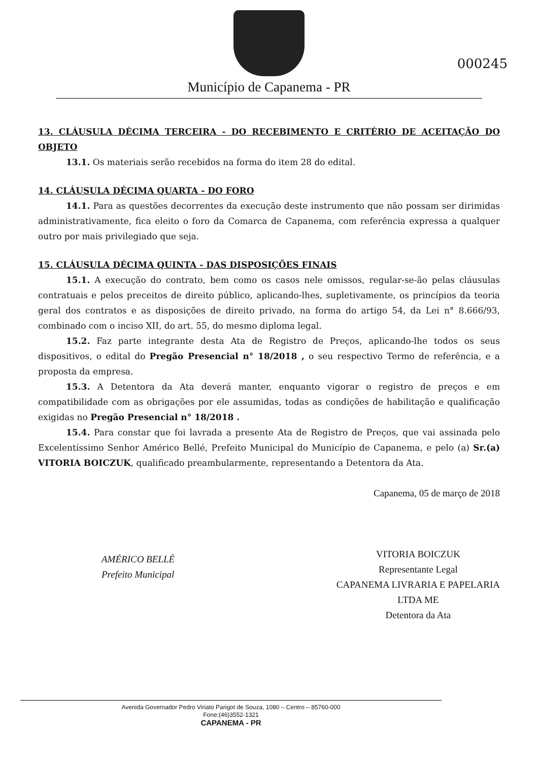Município de Capanema - PR
000245
13. CLÁUSULA DÉCIMA TERCEIRA - DO RECEBIMENTO E CRITÉRIO DE ACEITAÇÃO DO OBJETO
13.1. Os materiais serão recebidos na forma do item 28 do edital.
14. CLÁUSULA DÉCIMA QUARTA - DO FORO
14.1. Para as questões decorrentes da execução deste instrumento que não possam ser dirimidas administrativamente, fica eleito o foro da Comarca de Capanema, com referência expressa a qualquer outro por mais privilegiado que seja.
15. CLÁUSULA DÉCIMA QUINTA - DAS DISPOSIÇÕES FINAIS
15.1. A execução do contrato, bem como os casos nele omissos, regular-se-ão pelas cláusulas contratuais e pelos preceitos de direito público, aplicando-lhes, supletivamente, os princípios da teoria geral dos contratos e as disposições de direito privado, na forma do artigo 54, da Lei n° 8.666/93, combinado com o inciso XII, do art. 55, do mesmo diploma legal.
15.2. Faz parte integrante desta Ata de Registro de Preços, aplicando-lhe todos os seus dispositivos, o edital do Pregão Presencial n° 18/2018 , o seu respectivo Termo de referência, e a proposta da empresa.
15.3. A Detentora da Ata deverá manter, enquanto vigorar o registro de preços e em compatibilidade com as obrigações por ele assumidas, todas as condições de habilitação e qualificação exigidas no Pregão Presencial n° 18/2018 .
15.4. Para constar que foi lavrada a presente Ata de Registro de Preços, que vai assinada pelo Excelentíssimo Senhor Américo Bellé, Prefeito Municipal do Município de Capanema, e pelo (a) Sr.(a) VITORIA BOICZUK, qualificado preambularmente, representando a Detentora da Ata.
AMÉRICO BELLÉ
Prefeito Municipal
Capanema, 05 de março de 2018
VITORIA BOICZUK
Representante Legal
CAPANEMA LIVRARIA E PAPELARIA
LTDA ME
Detentora da Ata
Avenida Governador Pedro Viriato Parigot de Souza, 1080 – Centro – 85760-000
Fone:(46)3552-1321
CAPANEMA - PR